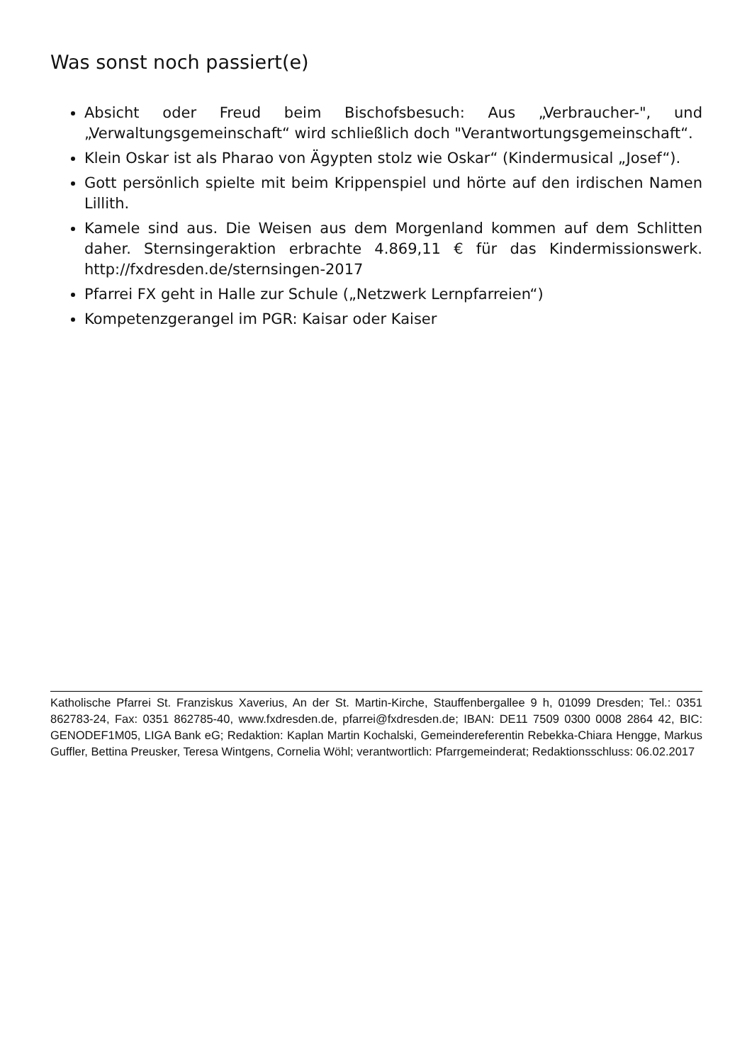Was sonst noch passiert(e)
Absicht oder Freud beim Bischofsbesuch: Aus „Verbraucher-", und „Verwaltungsgemeinschaft“ wird schließlich doch "Verantwortungsgemeinschaft“.
Klein Oskar ist als Pharao von Ägypten stolz wie Oskar“ (Kindermusical „Josef“).
Gott persönlich spielte mit beim Krippenspiel und hörte auf den irdischen Namen Lillith.
Kamele sind aus. Die Weisen aus dem Morgenland kommen auf dem Schlitten daher. Sternsingeraktion erbrachte 4.869,11 € für das Kindermissionswerk. http://fxdresden.de/sternsingen-2017
Pfarrei FX geht in Halle zur Schule („Netzwerk Lernpfarreien“)
Kompetenzgerangel im PGR: Kaisar oder Kaiser
Katholische Pfarrei St. Franziskus Xaverius, An der St. Martin-Kirche, Stauffenbergallee 9 h, 01099 Dresden; Tel.: 0351 862783-24, Fax: 0351 862785-40, www.fxdresden.de, pfarrei@fxdresden.de; IBAN: DE11 7509 0300 0008 2864 42, BIC: GENODEF1M05, LIGA Bank eG; Redaktion: Kaplan Martin Kochalski, Gemeindereferentin Rebekka-Chiara Hengge, Markus Guffler, Bettina Preusker, Teresa Wintgens, Cornelia Wöhl; verantwortlich: Pfarrgemeinderat; Redaktionsschluss: 06.02.2017